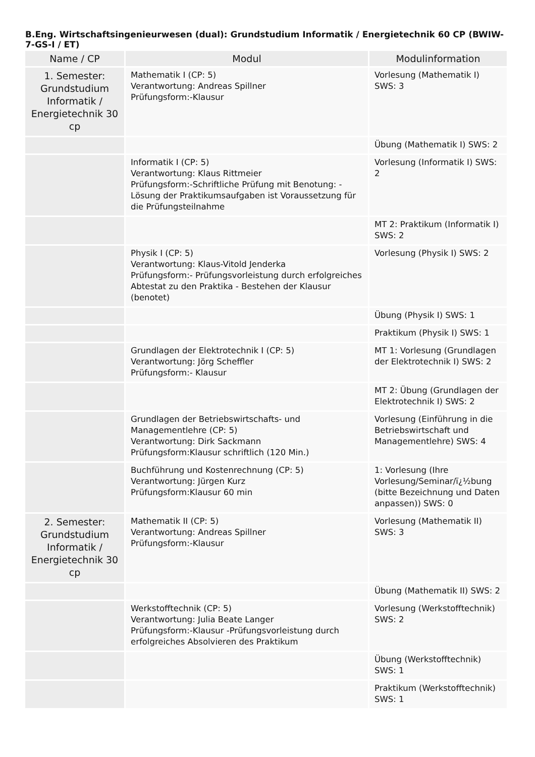B.Eng. Wirtschaftsingenieurwesen (dual): Grundstudium Informatik / Energietechnik 60 CP (BWIW-7-GS-I / ET)
| Name / CP | Modul | Modulinformation |
| --- | --- | --- |
| 1. Semester: Grundstudium Informatik / Energietechnik 30 cp | Mathematik I (CP: 5) Verantwortung: Andreas Spillner Prüfungsform:-Klausur | Vorlesung (Mathematik I) SWS: 3 |
| | | Übung (Mathematik I) SWS: 2 |
| | Informatik I (CP: 5) Verantwortung: Klaus Rittmeier Prüfungsform:-Schriftliche Prüfung mit Benotung: -Lösung der Praktikumsaufgaben ist Voraussetzung für die Prüfungsteilnahme | Vorlesung (Informatik I) SWS: 2 |
| | | MT 2: Praktikum (Informatik I) SWS: 2 |
| | Physik I (CP: 5) Verantwortung: Klaus-Vitold Jenderka Prüfungsform:- Prüfungsvorleistung durch erfolgreiches Abtestat zu den Praktika - Bestehen der Klausur (benotet) | Vorlesung (Physik I) SWS: 2 |
| | | Übung (Physik I) SWS: 1 |
| | | Praktikum (Physik I) SWS: 1 |
| | Grundlagen der Elektrotechnik I (CP: 5) Verantwortung: Jörg Scheffler Prüfungsform:- Klausur | MT 1: Vorlesung (Grundlagen der Elektrotechnik I) SWS: 2 |
| | | MT 2: Übung (Grundlagen der Elektrotechnik I) SWS: 2 |
| | Grundlagen der Betriebswirtschafts- und Managementlehre (CP: 5) Verantwortung: Dirk Sackmann Prüfungsform:Klausur schriftlich (120 Min.) | Vorlesung (Einführung in die Betriebswirtschaft und Managementlehre) SWS: 4 |
| | Buchführung und Kostenrechnung (CP: 5) Verantwortung: Jürgen Kurz Prüfungsform:Klausur 60 min | 1: Vorlesung (Ihre Vorlesung/Seminar/ï¿½bung (bitte Bezeichnung und Daten anpassen)) SWS: 0 |
| 2. Semester: Grundstudium Informatik / Energietechnik 30 cp | Mathematik II (CP: 5) Verantwortung: Andreas Spillner Prüfungsform:-Klausur | Vorlesung (Mathematik II) SWS: 3 |
| | | Übung (Mathematik II) SWS: 2 |
| | Werkstofftechnik (CP: 5) Verantwortung: Julia Beate Langer Prüfungsform:-Klausur -Prüfungsvorleistung durch erfolgreiches Absolvieren des Praktikum | Vorlesung (Werkstofftechnik) SWS: 2 |
| | | Übung (Werkstofftechnik) SWS: 1 |
| | | Praktikum (Werkstofftechnik) SWS: 1 |